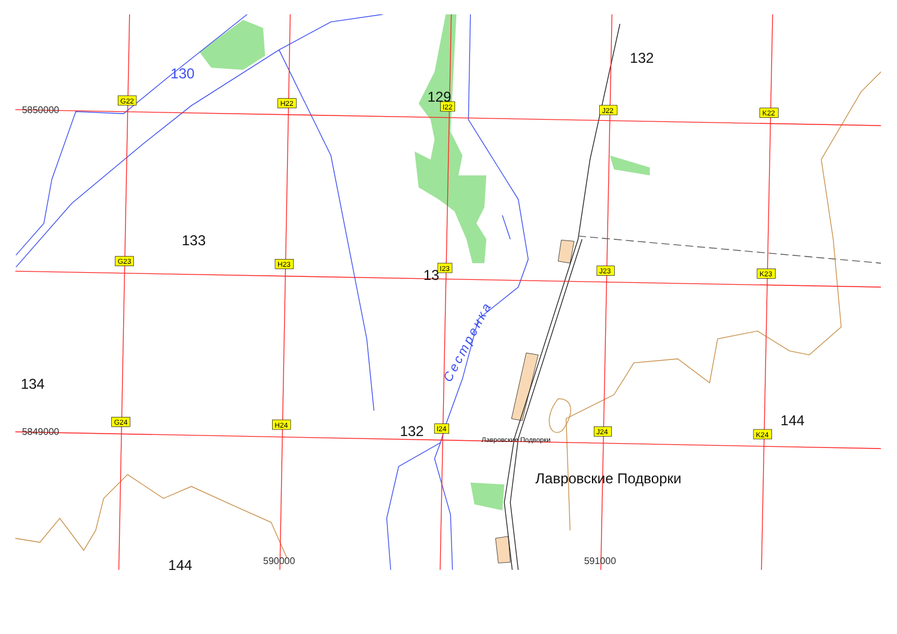130
132
129
5850000
G22
H22
I22
J22
K22
133
G23
H23
13
I23
J23
K23
Сестренка
134
5849000
G24
H24
132
I24
Лавровские Подворки
J24
144
K24
Лавровские Подворки
144
590000
591000